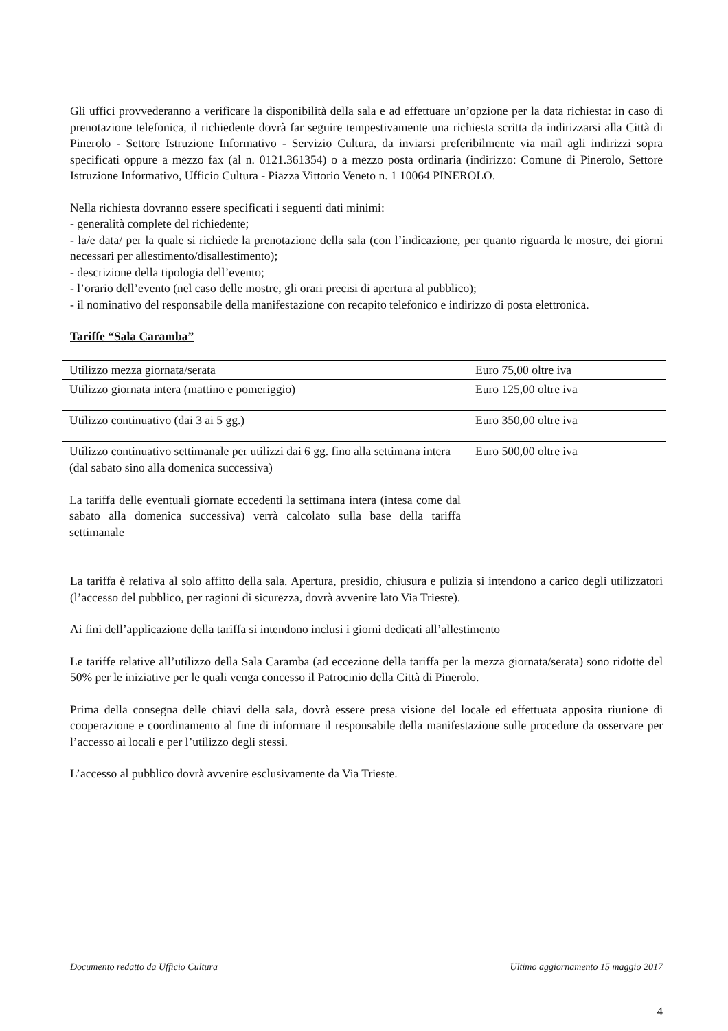Gli uffici provvederanno a verificare la disponibilità della sala e ad effettuare un’opzione per la data richiesta: in caso di prenotazione telefonica, il richiedente dovrà far seguire tempestivamente una richiesta scritta da indirizzarsi alla Città di Pinerolo - Settore Istruzione Informativo - Servizio Cultura, da inviarsi preferibilmente via mail agli indirizzi sopra specificati oppure a mezzo fax (al n. 0121.361354) o a mezzo posta ordinaria (indirizzo: Comune di Pinerolo, Settore Istruzione Informativo, Ufficio Cultura - Piazza Vittorio Veneto n. 1 10064 PINEROLO.
Nella richiesta dovranno essere specificati i seguenti dati minimi:
- generalità complete del richiedente;
- la/e data/ per la quale si richiede la prenotazione della sala (con l’indicazione, per quanto riguarda le mostre, dei giorni necessari per allestimento/disallestimento);
- descrizione della tipologia dell’evento;
- l’orario dell’evento (nel caso delle mostre, gli orari precisi di apertura al pubblico);
- il nominativo del responsabile della manifestazione con recapito telefonico e indirizzo di posta elettronica.
Tariffe “Sala Caramba”
| Utilizzo mezza giornata/serata | Euro 75,00 oltre iva |
| Utilizzo giornata intera (mattino e pomeriggio) | Euro 125,00 oltre iva |
| Utilizzo continuativo (dai 3 ai 5 gg.) | Euro 350,00 oltre iva |
| Utilizzo continuativo settimanale per utilizzi dai 6 gg. fino alla settimana intera (dal sabato sino alla domenica successiva) La tariffa delle eventuali giornate eccedenti la settimana intera (intesa come dal sabato alla domenica successiva) verrà calcolato sulla base della tariffa settimanale | Euro 500,00 oltre iva |
La tariffa è relativa al solo affitto della sala. Apertura, presidio, chiusura e pulizia si intendono a carico degli utilizzatori (l’accesso del pubblico, per ragioni di sicurezza, dovrà avvenire lato Via Trieste).
Ai fini dell’applicazione della tariffa si intendono inclusi i giorni dedicati all’allestimento
Le tariffe relative all’utilizzo della Sala Caramba (ad eccezione della tariffa per la mezza giornata/serata) sono ridotte del 50% per le iniziative per le quali venga concesso il Patrocinio della Città di Pinerolo.
Prima della consegna delle chiavi della sala, dovrà essere presa visione del locale ed effettuata apposita riunione di cooperazione e coordinamento al fine di informare il responsabile della manifestazione sulle procedure da osservare per l’accesso ai locali e per l’utilizzo degli stessi.
L’accesso al pubblico dovrà avvenire esclusivamente da Via Trieste.
Documento redatto da Ufficio Cultura Ultimo aggiornamento 15 maggio 2017
4